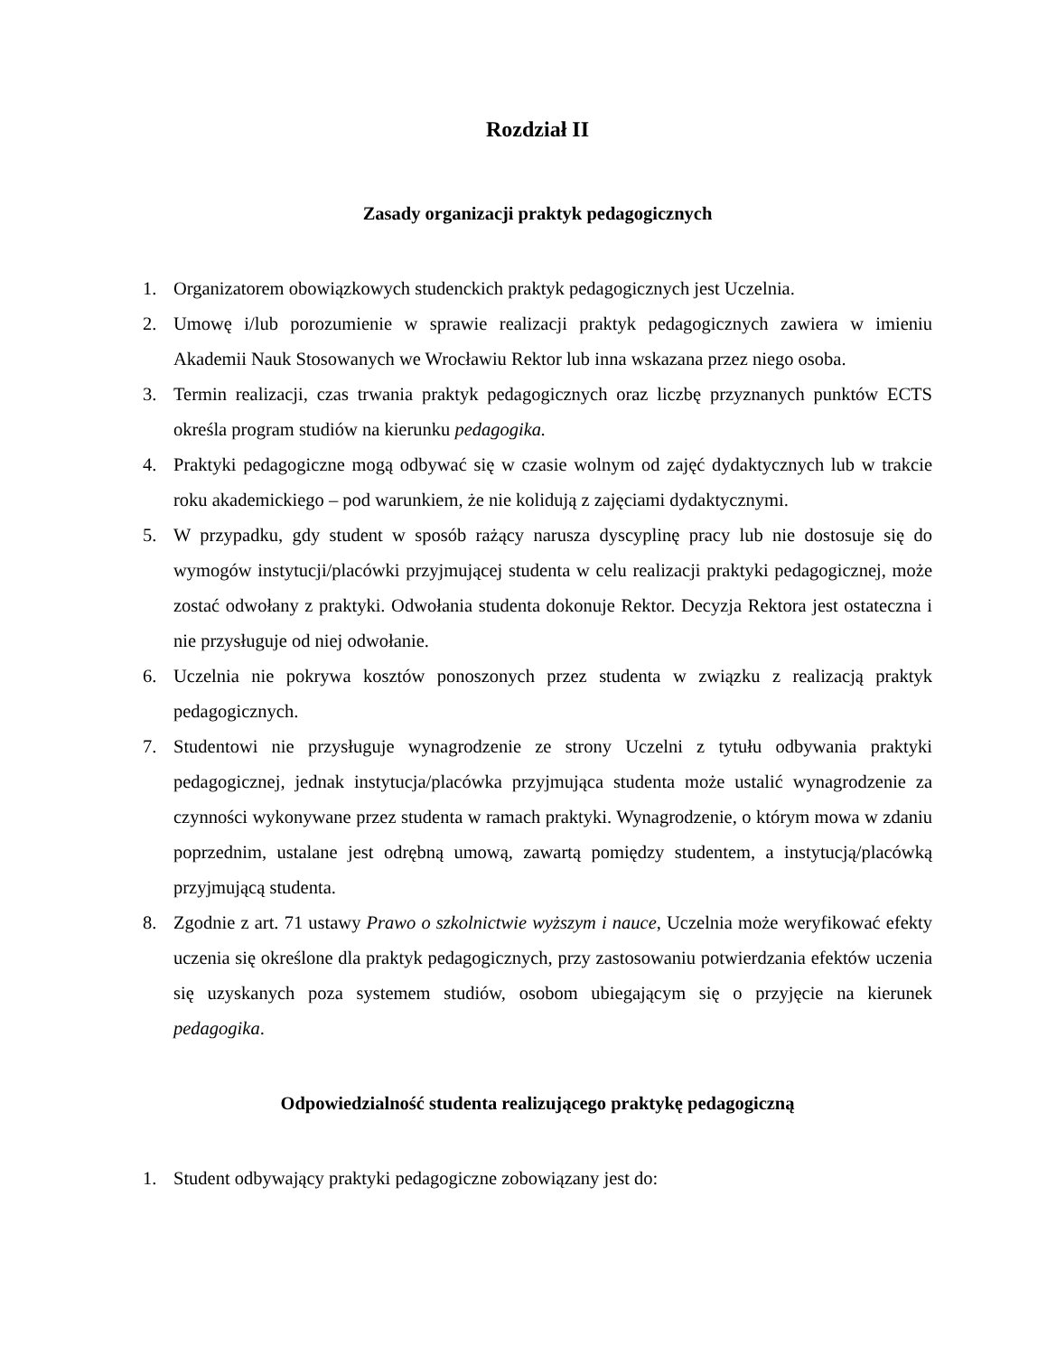Rozdział II
Zasady organizacji praktyk pedagogicznych
1. Organizatorem obowiązkowych studenckich praktyk pedagogicznych jest Uczelnia.
2. Umowę i/lub porozumienie w sprawie realizacji praktyk pedagogicznych zawiera w imieniu Akademii Nauk Stosowanych we Wrocławiu Rektor lub inna wskazana przez niego osoba.
3. Termin realizacji, czas trwania praktyk pedagogicznych oraz liczbę przyznanych punktów ECTS określa program studiów na kierunku pedagogika.
4. Praktyki pedagogiczne mogą odbywać się w czasie wolnym od zajęć dydaktycznych lub w trakcie roku akademickiego – pod warunkiem, że nie kolidują z zajęciami dydaktycznymi.
5. W przypadku, gdy student w sposób rażący narusza dyscyplinę pracy lub nie dostosuje się do wymogów instytucji/placówki przyjmującej studenta w celu realizacji praktyki pedagogicznej, może zostać odwołany z praktyki. Odwołania studenta dokonuje Rektor. Decyzja Rektora jest ostateczna i nie przysługuje od niej odwołanie.
6. Uczelnia nie pokrywa kosztów ponoszonych przez studenta w związku z realizacją praktyk pedagogicznych.
7. Studentowi nie przysługuje wynagrodzenie ze strony Uczelni z tytułu odbywania praktyki pedagogicznej, jednak instytucja/placówka przyjmująca studenta może ustalić wynagrodzenie za czynności wykonywane przez studenta w ramach praktyki. Wynagrodzenie, o którym mowa w zdaniu poprzednim, ustalane jest odrębną umową, zawartą pomiędzy studentem, a instytucją/placówką przyjmującą studenta.
8. Zgodnie z art. 71 ustawy Prawo o szkolnictwie wyższym i nauce, Uczelnia może weryfikować efekty uczenia się określone dla praktyk pedagogicznych, przy zastosowaniu potwierdzania efektów uczenia się uzyskanych poza systemem studiów, osobom ubiegającym się o przyjęcie na kierunek pedagogika.
Odpowiedzialność studenta realizującego praktykę pedagogiczną
1. Student odbywający praktyki pedagogiczne zobowiązany jest do: